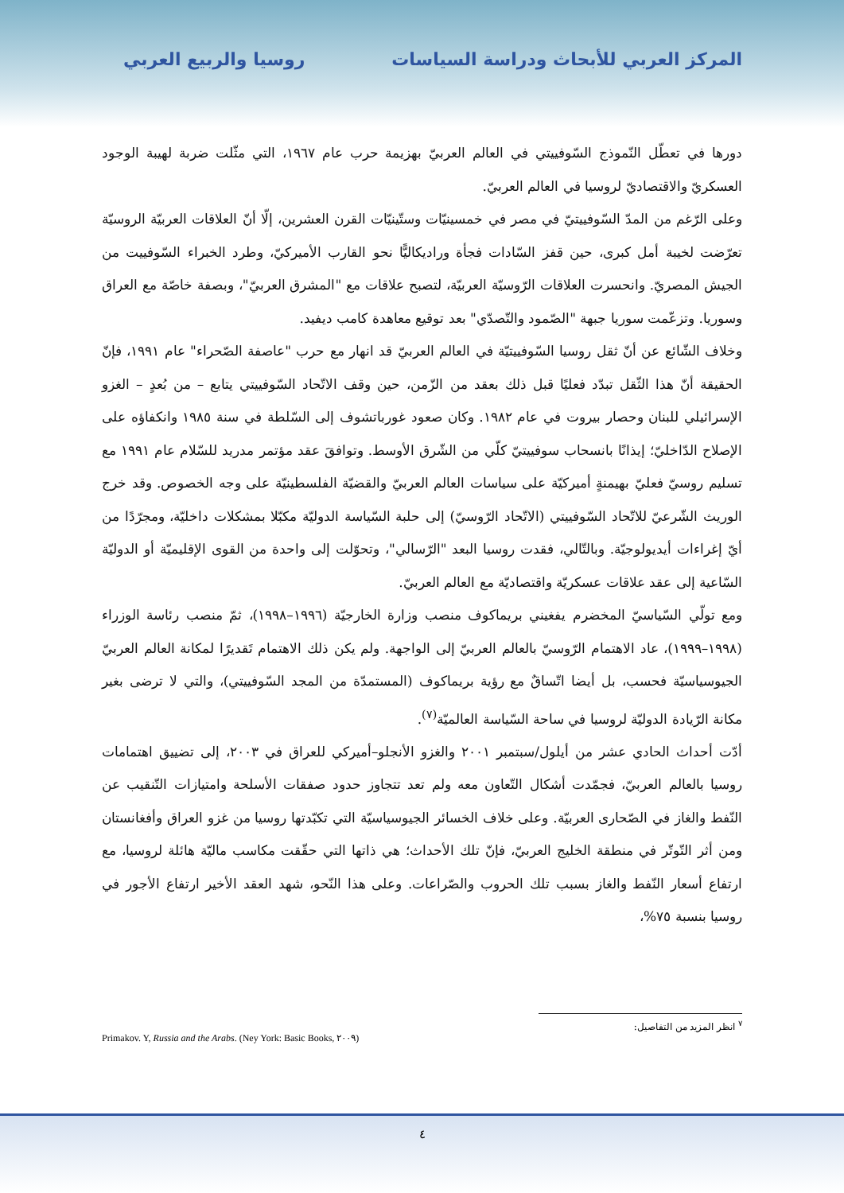المركز العربي للأبحاث ودراسة السياسات
روسيا والربيع العربي
دورها في تعطّل النّموذج السّوفييتي في العالم العربيّ بهزيمة حرب عام ١٩٦٧، التي مثّلت ضربة لهيبة الوجود العسكريّ والاقتصاديّ لروسيا في العالم العربيّ.
وعلى الرّغم من المدّ السّوفييتيّ في مصر في خمسينيّات وستّينيّات القرن العشرين، إلّا أنّ العلاقات العربيّة الروسيّة تعرّضت لخيبة أمل كبرى، حين قفز السّادات فجأة وراديكاليًّا نحو القارب الأميركيّ، وطرد الخبراء السّوفييت من الجيش المصريّ. وانحسرت العلاقات الرّوسيّة العربيّة، لتصبح علاقات مع "المشرق العربيّ"، وبصفة خاصّة مع العراق وسوريا. وتزعّمت سوريا جبهة "الصّمود والتّصدّي" بعد توقيع معاهدة كامب ديفيد.
وخلاف الشّائع عن أنّ ثقل روسيا السّوفييتيّة في العالم العربيّ قد انهار مع حرب "عاصفة الصّحراء" عام ١٩٩١، فإنّ الحقيقة أنّ هذا الثّقل تبدّد فعليًا قبل ذلك بعقد من الزّمن، حين وقف الاتّحاد السّوفييتي يتابع – من بُعدٍ – الغزو الإسرائيلي للبنان وحصار بيروت في عام ١٩٨٢. وكان صعود غورباتشوف إلى السّلطة في سنة ١٩٨٥ وانكفاؤه على الإصلاح الدّاخليّ؛ إيذانًا بانسحاب سوفييتيّ كلّي من الشّرق الأوسط. وتوافقَ عقد مؤتمر مدريد للسّلام عام ١٩٩١ مع تسليم روسيّ فعليّ بهيمنةٍ أميركيّة على سياسات العالم العربيّ والقضيّة الفلسطينيّة على وجه الخصوص. وقد خرج الوريث الشّرعيّ للاتّحاد السّوفييتي (الاتّحاد الرّوسيّ) إلى حلبة السّياسة الدوليّة مكبّلا بمشكلات داخليّة، ومجرّدًا من أيّ إغراءات أيديولوجيّة. وبالتّالي، فقدت روسيا البعد "الرّسالي"، وتحوّلت إلى واحدة من القوى الإقليميّة أو الدوليّة السّاعية إلى عقد علاقات عسكريّة واقتصاديّة مع العالم العربيّ.
ومع تولّي السّياسيّ المخضرم يفغيني بريماكوف منصب وزارة الخارجيّة (١٩٩٦–١٩٩٨)، ثمّ منصب رئاسة الوزراء (١٩٩٨–١٩٩٩)، عاد الاهتمام الرّوسيّ بالعالم العربيّ إلى الواجهة. ولم يكن ذلك الاهتمام تَقديرًا لمكانة العالم العربيّ الجيوسياسيّة فحسب، بل أيضا اتّساقٌ مع رؤية بريماكوف (المستمدّة من المجد السّوفييتي)، والتي لا ترضى بغير مكانة الرّيادة الدوليّة لروسيا في ساحة السّياسة العالميّة<sup>(٧)</sup>.
أدّت أحداث الحادي عشر من أيلول/سبتمبر ٢٠٠١ والغزو الأنجلو–أميركي للعراق في ٢٠٠٣، إلى تضييق اهتمامات روسيا بالعالم العربيّ، فجمّدت أشكال التّعاون معه ولم تعد تتجاوز حدود صفقات الأسلحة وامتيازات التّنقيب عن النّفط والغاز في الصّحارى العربيّة. وعلى خلاف الخسائر الجيوسياسيّة التي تكبّدتها روسيا من غزو العراق وأفغانستان ومن أثر التّوتّر في منطقة الخليج العربيّ، فإنّ تلك الأحداث؛ هي ذاتها التي حقّقت مكاسب ماليّة هائلة لروسيا، مع ارتفاع أسعار النّفط والغاز بسبب تلك الحروب والصّراعات. وعلى هذا النّحو، شهد العقد الأخير ارتفاع الأجور في روسيا بنسبة ٧٥%،
<sup>٧</sup> انظر المزيد من التفاصيل:
Primakov. Y, Russia and the Arabs. (Ney York: Basic Books, ٢٠٠٩)
٤